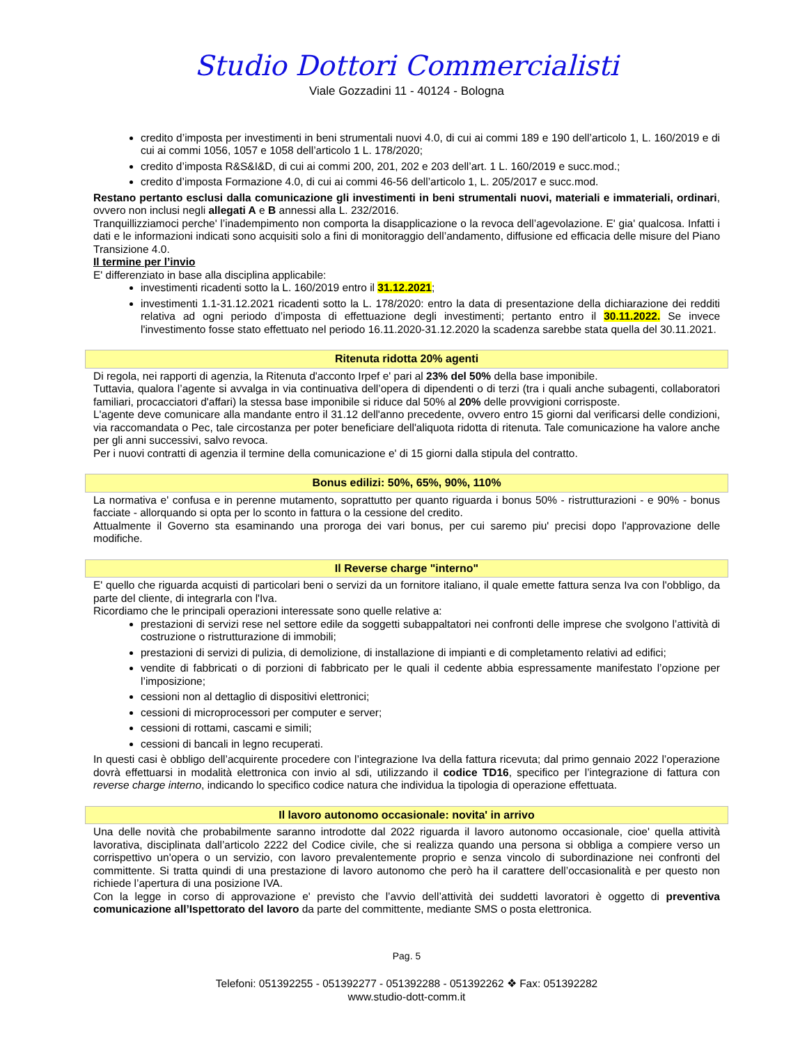Studio Dottori Commercialisti
Viale Gozzadini 11 - 40124 - Bologna
credito d’imposta per investimenti in beni strumentali nuovi 4.0, di cui ai commi 189 e 190 dell’articolo 1, L. 160/2019 e di cui ai commi 1056, 1057 e 1058 dell’articolo 1 L. 178/2020;
credito d’imposta R&S&I&D, di cui ai commi 200, 201, 202 e 203 dell’art. 1 L. 160/2019 e succ.mod.;
credito d’imposta Formazione 4.0, di cui ai commi 46-56 dell’articolo 1, L. 205/2017 e succ.mod.
Restano pertanto esclusi dalla comunicazione gli investimenti in beni strumentali nuovi, materiali e immateriali, ordinari, ovvero non inclusi negli allegati A e B annessi alla L. 232/2016.
Tranquillizziamoci perche' l’inadempimento non comporta la disapplicazione o la revoca dell’agevolazione. E' gia' qualcosa. Infatti i dati e le informazioni indicati sono acquisiti solo a fini di monitoraggio dell’andamento, diffusione ed efficacia delle misure del Piano Transizione 4.0.
Il termine per l’invio
E' differenziato in base alla disciplina applicabile:
investimenti ricadenti sotto la L. 160/2019 entro il 31.12.2021;
investimenti 1.1-31.12.2021 ricadenti sotto la L. 178/2020: entro la data di presentazione della dichiarazione dei redditi relativa ad ogni periodo d’imposta di effettuazione degli investimenti; pertanto entro il 30.11.2022. Se invece l'investimento fosse stato effettuato nel periodo 16.11.2020-31.12.2020 la scadenza sarebbe stata quella del 30.11.2021.
Ritenuta ridotta 20% agenti
Di regola, nei rapporti di agenzia, la Ritenuta d'acconto Irpef e' pari al 23% del 50% della base imponibile.
Tuttavia, qualora l’agente si avvalga in via continuativa dell’opera di dipendenti o di terzi (tra i quali anche subagenti, collaboratori familiari, procacciatori d'affari) la stessa base imponibile si riduce dal 50% al 20% delle provvigioni corrisposte.
L'agente deve comunicare alla mandante entro il 31.12 dell'anno precedente, ovvero entro 15 giorni dal verificarsi delle condizioni, via raccomandata o Pec, tale circostanza per poter beneficiare dell'aliquota ridotta di ritenuta. Tale comunicazione ha valore anche per gli anni successivi, salvo revoca.
Per i nuovi contratti di agenzia il termine della comunicazione e' di 15 giorni dalla stipula del contratto.
Bonus edilizi: 50%, 65%, 90%, 110%
La normativa e' confusa e in perenne mutamento, soprattutto per quanto riguarda i bonus 50% - ristrutturazioni - e 90% - bonus facciate - allorquando si opta per lo sconto in fattura o la cessione del credito.
Attualmente il Governo sta esaminando una proroga dei vari bonus, per cui saremo piu' precisi dopo l'approvazione delle modifiche.
Il Reverse charge "interno"
E' quello che riguarda acquisti di particolari beni o servizi da un fornitore italiano, il quale emette fattura senza Iva con l'obbligo, da parte del cliente, di integrarla con l'Iva.
Ricordiamo che le principali operazioni interessate sono quelle relative a:
prestazioni di servizi rese nel settore edile da soggetti subappaltatori nei confronti delle imprese che svolgono l’attività di costruzione o ristrutturazione di immobili;
prestazioni di servizi di pulizia, di demolizione, di installazione di impianti e di completamento relativi ad edifici;
vendite di fabbricati o di porzioni di fabbricato per le quali il cedente abbia espressamente manifestato l’opzione per l’imposizione;
cessioni non al dettaglio di dispositivi elettronici;
cessioni di microprocessori per computer e server;
cessioni di rottami, cascami e simili;
cessioni di bancali in legno recuperati.
In questi casi è obbligo dell’acquirente procedere con l’integrazione Iva della fattura ricevuta; dal primo gennaio 2022 l’operazione dovrà effettuarsi in modalità elettronica con invio al sdi, utilizzando il codice TD16, specifico per l’integrazione di fattura con reverse charge interno, indicando lo specifico codice natura che individua la tipologia di operazione effettuata.
Il lavoro autonomo occasionale: novita' in arrivo
Una delle novità che probabilmente saranno introdotte dal 2022 riguarda il lavoro autonomo occasionale, cioe' quella attività lavorativa, disciplinata dall’articolo 2222 del Codice civile, che si realizza quando una persona si obbliga a compiere verso un corrispettivo un'opera o un servizio, con lavoro prevalentemente proprio e senza vincolo di subordinazione nei confronti del committente. Si tratta quindi di una prestazione di lavoro autonomo che però ha il carattere dell’occasionalità e per questo non richiede l’apertura di una posizione IVA.
Con la legge in corso di approvazione e' previsto che l’avvio dell’attività dei suddetti lavoratori è oggetto di preventiva comunicazione all’Ispettorato del lavoro da parte del committente, mediante SMS o posta elettronica.
Pag. 5
Telefoni: 051392255 - 051392277 - 051392288 - 051392262 ❖ Fax: 051392282
www.studio-dott-comm.it